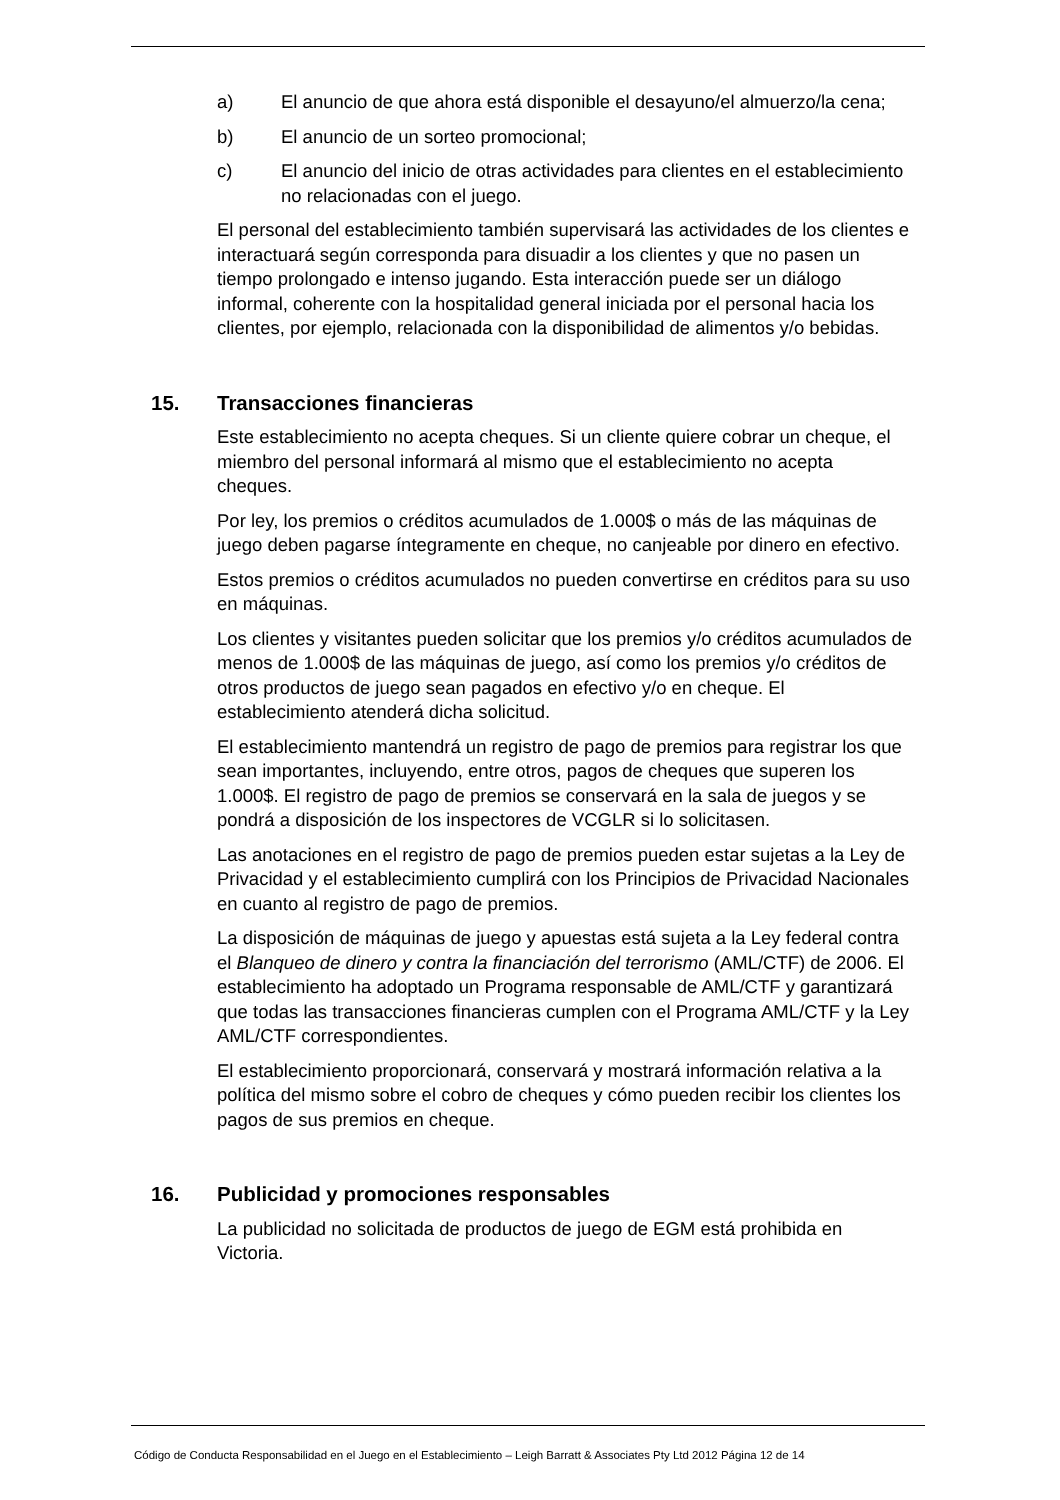a) El anuncio de que ahora está disponible el desayuno/el almuerzo/la cena;
b) El anuncio de un sorteo promocional;
c) El anuncio del inicio de otras actividades para clientes en el establecimiento no relacionadas con el juego.
El personal del establecimiento también supervisará las actividades de los clientes e interactuará según corresponda para disuadir a los clientes y que no pasen un tiempo prolongado e intenso jugando. Esta interacción puede ser un diálogo informal, coherente con la hospitalidad general iniciada por el personal hacia los clientes, por ejemplo, relacionada con la disponibilidad de alimentos y/o bebidas.
15. Transacciones financieras
Este establecimiento no acepta cheques. Si un cliente quiere cobrar un cheque, el miembro del personal informará al mismo que el establecimiento no acepta cheques.
Por ley, los premios o créditos acumulados de 1.000$ o más de las máquinas de juego deben pagarse íntegramente en cheque, no canjeable por dinero en efectivo.
Estos premios o créditos acumulados no pueden convertirse en créditos para su uso en máquinas.
Los clientes y visitantes pueden solicitar que los premios y/o créditos acumulados de menos de 1.000$ de las máquinas de juego, así como los premios y/o créditos de otros productos de juego sean pagados en efectivo y/o en cheque. El establecimiento atenderá dicha solicitud.
El establecimiento mantendrá un registro de pago de premios para registrar los que sean importantes, incluyendo, entre otros, pagos de cheques que superen los 1.000$. El registro de pago de premios se conservará en la sala de juegos y se pondrá a disposición de los inspectores de VCGLR si lo solicitasen.
Las anotaciones en el registro de pago de premios pueden estar sujetas a la Ley de Privacidad y el establecimiento cumplirá con los Principios de Privacidad Nacionales en cuanto al registro de pago de premios.
La disposición de máquinas de juego y apuestas está sujeta a la Ley federal contra el Blanqueo de dinero y contra la financiación del terrorismo (AML/CTF) de 2006. El establecimiento ha adoptado un Programa responsable de AML/CTF y garantizará que todas las transacciones financieras cumplen con el Programa AML/CTF y la Ley AML/CTF correspondientes.
El establecimiento proporcionará, conservará y mostrará información relativa a la política del mismo sobre el cobro de cheques y cómo pueden recibir los clientes los pagos de sus premios en cheque.
16. Publicidad y promociones responsables
La publicidad no solicitada de productos de juego de EGM está prohibida en Victoria.
Código de Conducta Responsabilidad en el Juego en el Establecimiento – Leigh Barratt & Associates Pty Ltd 2012 Página 12 de 14